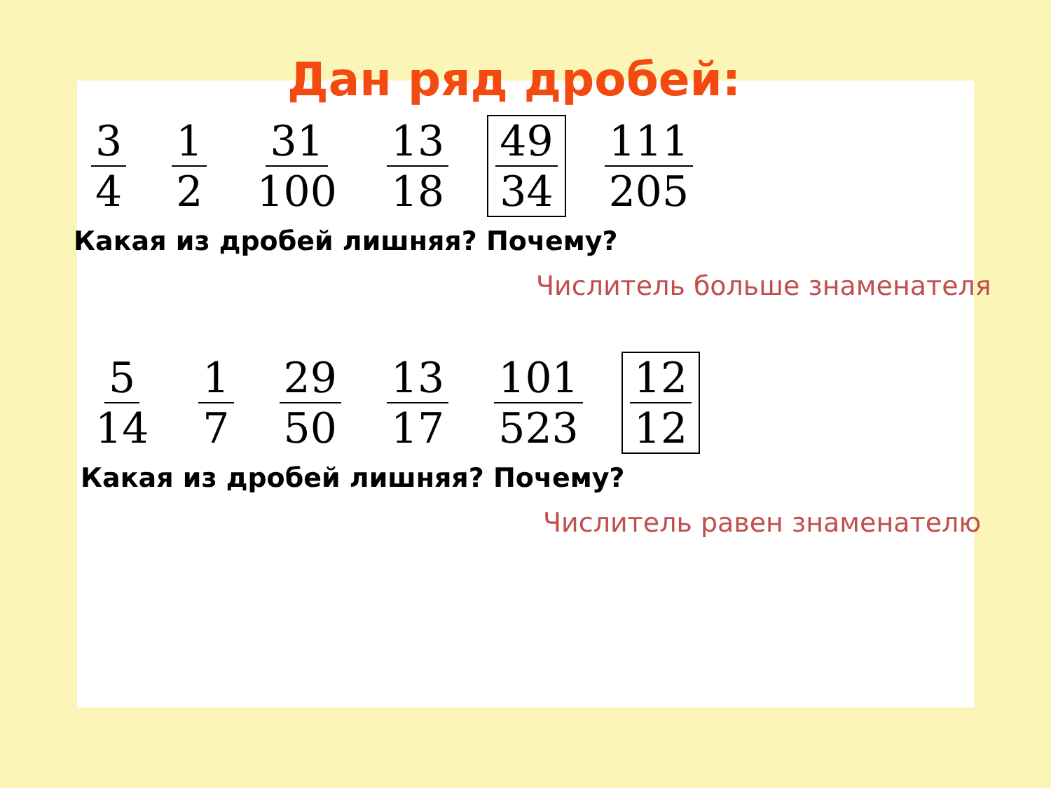Дан ряд дробей:
3 4 1 2 31 100 13 18 49 34 111 205
Какая из дробей лишняя? Почему?
Числитель больше знаменателя
5 14 1 7 29 50 13 17 101 523 12 12
Какая из дробей лишняя? Почему?
Числитель равен знаменателю